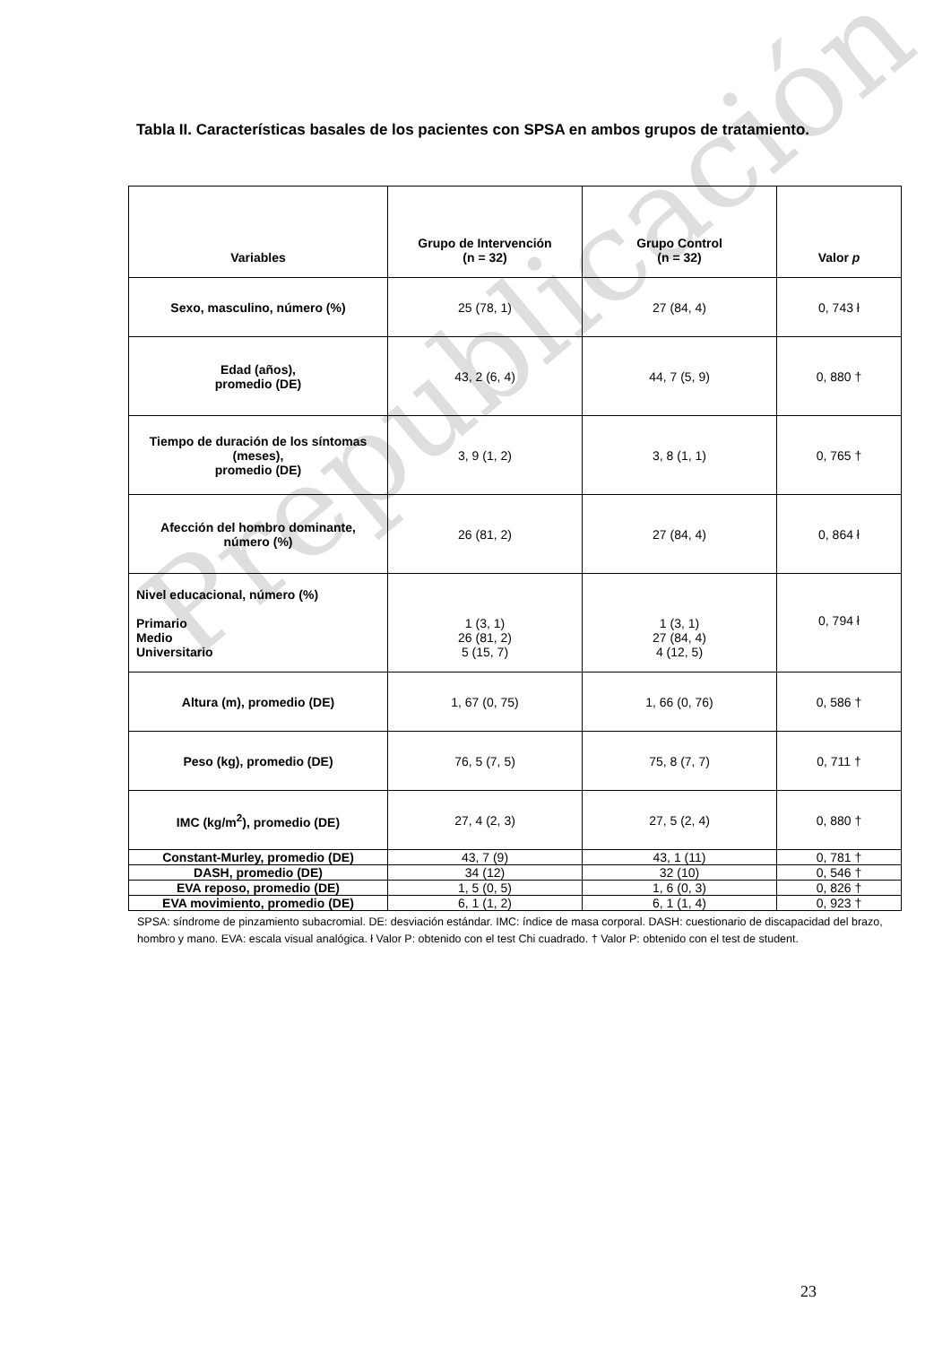Prepublicación
Tabla II. Características basales de los pacientes con SPSA en ambos grupos de tratamiento.
| Variables | Grupo de Intervención (n = 32) | Grupo Control (n = 32) | Valor p |
| --- | --- | --- | --- |
| Sexo, masculino, número (%) | 25 (78, 1) | 27 (84, 4) | 0, 743 ł |
| Edad (años), promedio (DE) | 43, 2 (6, 4) | 44, 7 (5, 9) | 0, 880 † |
| Tiempo de duración de los síntomas (meses), promedio (DE) | 3, 9 (1, 2) | 3, 8 (1, 1) | 0, 765 † |
| Afección del hombro dominante, número (%) | 26 (81, 2) | 27 (84, 4) | 0, 864 ł |
| Nivel educacional, número (%) Primario Medio Universitario | 1 (3, 1) 26 (81, 2) 5 (15, 7) | 1 (3, 1) 27 (84, 4) 4 (12, 5) | 0, 794 ł |
| Altura (m), promedio (DE) | 1, 67 (0, 75) | 1, 66 (0, 76) | 0, 586 † |
| Peso (kg), promedio (DE) | 76, 5 (7, 5) | 75, 8 (7, 7) | 0, 711 † |
| IMC (kg/m<sup>2</sup>), promedio (DE) | 27, 4 (2, 3) | 27, 5 (2, 4) | 0, 880 † |
| Constant-Murley, promedio (DE) | 43, 7 (9) | 43, 1 (11) | 0, 781 † |
| DASH, promedio (DE) | 34 (12) | 32 (10) | 0, 546 † |
| EVA reposo, promedio (DE) | 1, 5 (0, 5) | 1, 6 (0, 3) | 0, 826 † |
| EVA movimiento, promedio (DE) | 6, 1 (1, 2) | 6, 1 (1, 4) | 0, 923 † |
SPSA: síndrome de pinzamiento subacromial. DE: desviación estándar. IMC: índice de masa corporal. DASH: cuestionario de discapacidad del brazo, hombro y mano. EVA: escala visual analógica. ł Valor P: obtenido con el test Chi cuadrado. † Valor P: obtenido con el test de student.
23